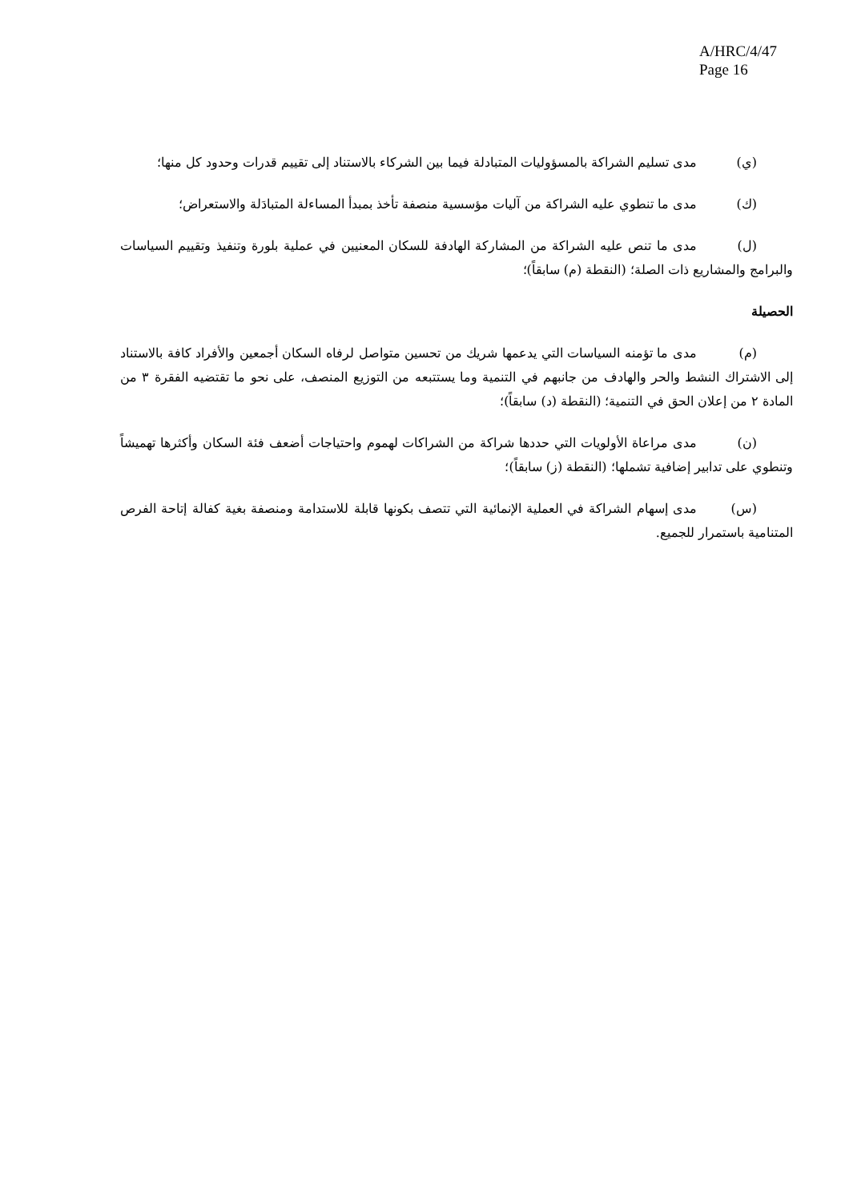A/HRC/4/47
Page 16
(ي) مدى تسليم الشراكة بالمسؤوليات المتبادلة فيما بين الشركاء بالاستناد إلى تقييم قدرات وحدود كل منها؛
(ك) مدى ما تنطوي عليه الشراكة من آليات مؤسسية منصفة تأخذ بمبدأ المساءلة المتبادَلة والاستعراض؛
(ل) مدى ما تنص عليه الشراكة من المشاركة الهادفة للسكان المعنيين في عملية بلورة وتنفيذ وتقييم السياسات والبرامج والمشاريع ذات الصلة؛ (النقطة (م) سابقاً)؛
الحصيلة
(م) مدى ما تؤمنه السياسات التي يدعمها شريك من تحسين متواصل لرفاه السكان أجمعين والأفراد كافة بالاستناد إلى الاشتراك النشط والحر والهادف من جانبهم في التنمية وما يستتبعه من التوزيع المنصف، على نحو ما تقتضيه الفقرة ٣ من المادة ٢ من إعلان الحق في التنمية؛ (النقطة (د) سابقاً)؛
(ن) مدى مراعاة الأولويات التي حددها شراكة من الشراكات لهموم واحتياجات أضعف فئة السكان وأكثرها تهميشاً وتنطوي على تدابير إضافية تشملها؛ (النقطة (ز) سابقاً)؛
(س) مدى إسهام الشراكة في العملية الإنمائية التي تتصف بكونها قابلة للاستدامة ومنصفة بغية كفالة إتاحة الفرص المتنامية باستمرار للجميع.